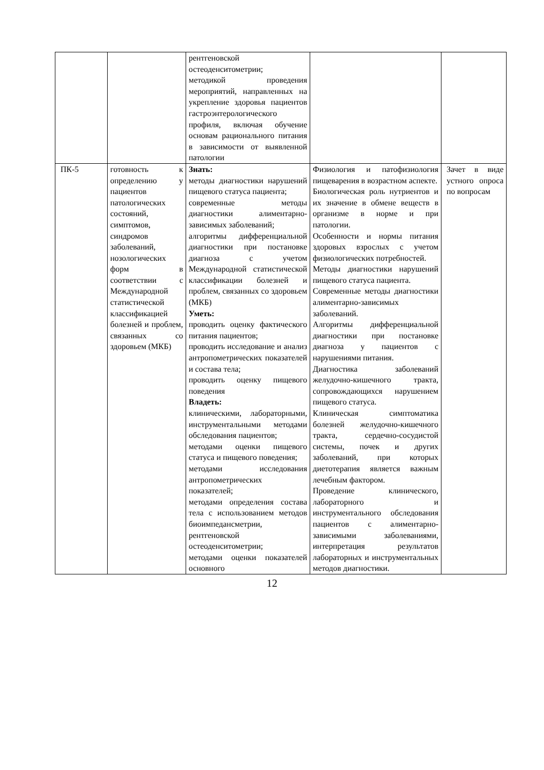| | | рентгеновской остеоденситометрии; методикой проведения мероприятий, направленных на укрепление здоровья пациентов гастроэнтерологического профиля, включая обучение основам рационального питания в зависимости от выявленной патологии | | |
| ПК-5 | готовность к определению у пациентов патологических состояний, симптомов, синдромов заболеваний, нозологических форм в соответствии с Международной статистической классификацией болезней и проблем, связанных со здоровьем (МКБ) | Знать: методы диагностики нарушений пищевого статуса пациента; современные методы диагностики алиментарно-зависимых заболеваний; алгоритмы дифференциальной диагностики при постановке диагноза с учетом Международной статистической классификации болезней и проблем, связанных со здоровьем (МКБ) Уметь: проводить оценку фактического питания пациентов; проводить исследование и анализ антропометрических показателей и состава тела; проводить оценку пищевого поведения Владеть: клиническими, лабораторными, инструментальными методами обследования пациентов; методами оценки пищевого статуса и пищевого поведения; методами исследования антропометрических показателей; методами определения состава тела с использованием методов биоимпедансметрии, рентгеновской остеоденситометрии; методами оценки показателей основного | Физиология и патофизиология пищеварения в возрастном аспекте. Биологическая роль нутриентов и их значение в обмене веществ в организме в норме и при патологии. Особенности и нормы питания здоровых взрослых с учетом физиологических потребностей. Методы диагностики нарушений пищевого статуса пациента. Современные методы диагностики алиментарно-зависимых заболеваний. Алгоритмы дифференциальной диагностики при постановке диагноза у пациентов с нарушениями питания. Диагностика заболеваний желудочно-кишечного тракта, сопровождающихся нарушением пищевого статуса. Клиническая симптоматика болезней желудочно-кишечного тракта, сердечно-сосудистой системы, почек и других заболеваний, при которых диетотерапия является важным лечебным фактором. Проведение клинического, лабораторного и инструментального обследования пациентов с алиментарно-зависимыми заболеваниями, интерпретация результатов лабораторных и инструментальных методов диагностики. | Зачет в виде устного опроса по вопросам |
12